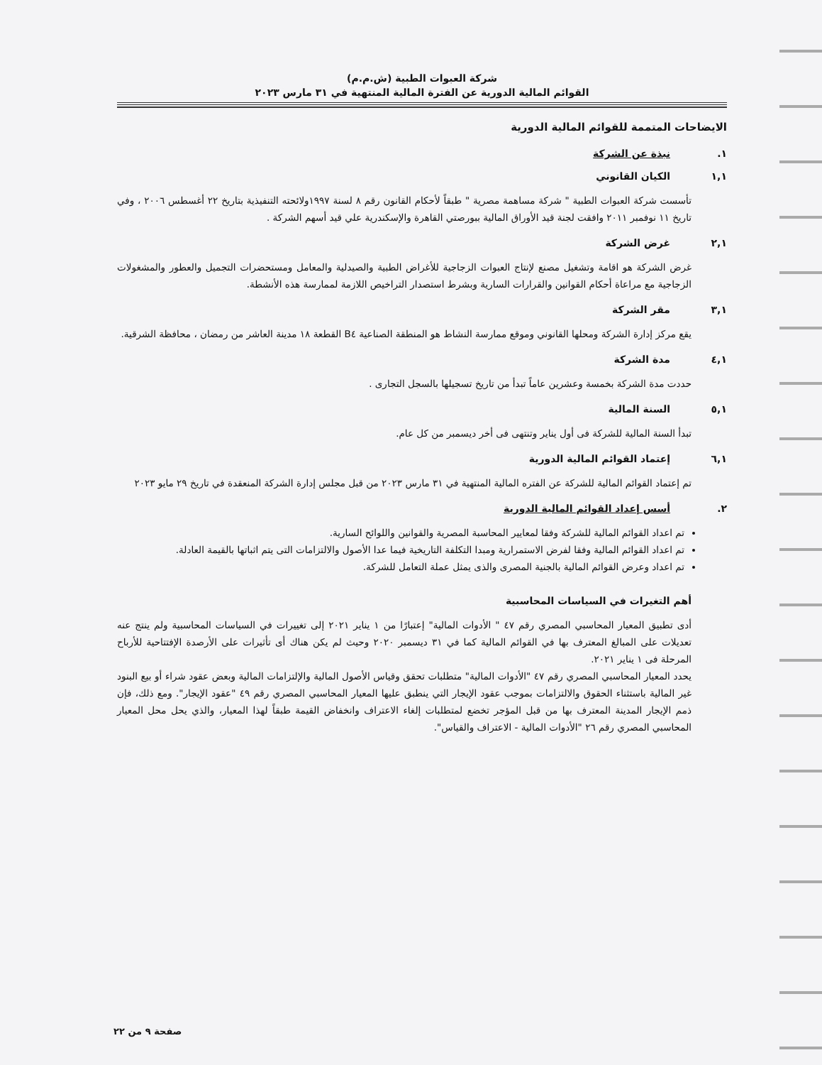شركة العبوات الطبية (ش.م.م)
القوائم المالية الدورية عن الفترة المالية المنتهية في ٣١ مارس ٢٠٢٣
الايضاحات المتممة للقوائم المالية الدورية
١. نبذة عن الشركة
١,١ الكيان القانوني
تأسست شركة العبوات الطبية " شركة مساهمة مصرية " طبقاً لأحكام القانون رقم ٨ لسنة ١٩٩٧ولائحته التنفيذية بتاريخ ٢٢ أغسطس ٢٠٠٦ ، وفي تاريخ ١١ نوفمبر ٢٠١١ وافقت لجنة قيد الأوراق المالية ببورصتي القاهرة والإسكندرية علي قيد أسهم الشركة .
٢,١ غرض الشركة
غرض الشركة هو اقامة وتشغيل مصنع لإنتاج العبوات الزجاجية للأغراض الطبية والصيدلية والمعامل ومستحضرات التجميل والعطور والمشغولات الزجاجية مع مراعاة أحكام القوانين والقرارات السارية وبشرط استصدار التراخيص اللازمة لممارسة هذه الأنشطة.
٣,١ مقر الشركة
يقع مركز إدارة الشركة ومحلها القانوني وموقع ممارسة النشاط هو المنطقة الصناعية B٤ القطعة ١٨ مدينة العاشر من رمضان ، محافظة الشرقية.
٤,١ مدة الشركة
حددت مدة الشركة بخمسة وعشرين عاماً تبدأ من تاريخ تسجيلها بالسجل التجارى .
٥,١ السنة المالية
تبدأ السنة المالية للشركة فى أول يناير وتنتهى فى أخر ديسمبر من كل عام.
٦,١ إعتماد القوائم المالية الدورية
تم إعتماد القوائم المالية للشركة عن الفتره المالية المنتهية في ٣١ مارس ٢٠٢٣ من قبل مجلس إدارة الشركة المنعقدة في تاريخ ٢٩ مايو ٢٠٢٣
٢. أسس إعداد القوائم المالية الدورية
تم اعداد القوائم المالية للشركة وفقا لمعايير المحاسبة المصرية والقوانين واللوائح السارية.
تم اعداد القوائم المالية وفقا لفرض الاستمرارية ومبدا التكلفة التاريخية فيما عدا الأصول والالتزامات التى يتم اثباتها بالقيمة العادلة.
تم اعداد وعرض القوائم المالية بالجنية المصرى والذى يمثل عملة التعامل للشركة.
أهم التغيرات في السياسات المحاسبية
أدى تطبيق المعيار المحاسبي المصري رقم ٤٧ " الأدوات المالية" إعتبارًا من ١ يناير ٢٠٢١ إلى تغييرات في السياسات المحاسبية ولم ينتج عنه تعديلات على المبالغ المعترف بها في القوائم المالية كما في ٣١ ديسمبر ٢٠٢٠ وحيث لم يكن هناك أى تأثيرات على الأرصدة الإفتتاحية للأرباح المرحلة فى ١ يناير ٢٠٢١.
يحدد المعيار المحاسبي المصري رقم ٤٧ "الأدوات المالية" متطلبات تحقق وقياس الأصول المالية والإلتزامات المالية وبعض عقود شراء أو بيع البنود غير المالية باستثناء الحقوق والالتزامات بموجب عقود الإيجار التي ينطبق عليها المعيار المحاسبي المصري رقم ٤٩ "عقود الإيجار". ومع ذلك، فإن ذمم الإيجار المدينة المعترف بها من قبل المؤجر تخضع لمتطلبات إلغاء الاعتراف وانخفاض القيمة طبقاً لهذا المعيار، والذي يحل محل المعيار المحاسبي المصري رقم ٢٦ "الأدوات المالية - الاعتراف والقياس".
صفحة ٩ من ٢٢